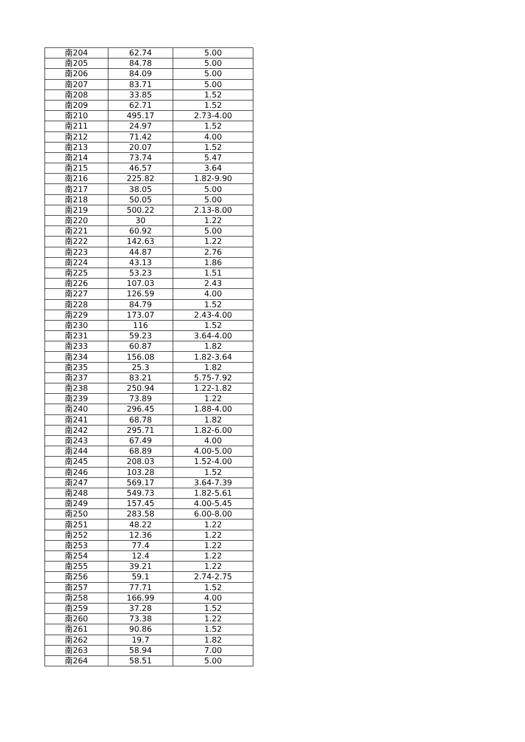| 南204 | 62.74 | 5.00 |
| 南205 | 84.78 | 5.00 |
| 南206 | 84.09 | 5.00 |
| 南207 | 83.71 | 5.00 |
| 南208 | 33.85 | 1.52 |
| 南209 | 62.71 | 1.52 |
| 南210 | 495.17 | 2.73-4.00 |
| 南211 | 24.97 | 1.52 |
| 南212 | 71.42 | 4.00 |
| 南213 | 20.07 | 1.52 |
| 南214 | 73.74 | 5.47 |
| 南215 | 46.57 | 3.64 |
| 南216 | 225.82 | 1.82-9.90 |
| 南217 | 38.05 | 5.00 |
| 南218 | 50.05 | 5.00 |
| 南219 | 500.22 | 2.13-8.00 |
| 南220 | 30 | 1.22 |
| 南221 | 60.92 | 5.00 |
| 南222 | 142.63 | 1.22 |
| 南223 | 44.87 | 2.76 |
| 南224 | 43.13 | 1.86 |
| 南225 | 53.23 | 1.51 |
| 南226 | 107.03 | 2.43 |
| 南227 | 126.59 | 4.00 |
| 南228 | 84.79 | 1.52 |
| 南229 | 173.07 | 2.43-4.00 |
| 南230 | 116 | 1.52 |
| 南231 | 59.23 | 3.64-4.00 |
| 南233 | 60.87 | 1.82 |
| 南234 | 156.08 | 1.82-3.64 |
| 南235 | 25.3 | 1.82 |
| 南237 | 83.21 | 5.75-7.92 |
| 南238 | 250.94 | 1.22-1.82 |
| 南239 | 73.89 | 1.22 |
| 南240 | 296.45 | 1.88-4.00 |
| 南241 | 68.78 | 1.82 |
| 南242 | 295.71 | 1.82-6.00 |
| 南243 | 67.49 | 4.00 |
| 南244 | 68.89 | 4.00-5.00 |
| 南245 | 208.03 | 1.52-4.00 |
| 南246 | 103.28 | 1.52 |
| 南247 | 569.17 | 3.64-7.39 |
| 南248 | 549.73 | 1.82-5.61 |
| 南249 | 157.45 | 4.00-5.45 |
| 南250 | 283.58 | 6.00-8.00 |
| 南251 | 48.22 | 1.22 |
| 南252 | 12.36 | 1.22 |
| 南253 | 77.4 | 1.22 |
| 南254 | 12.4 | 1.22 |
| 南255 | 39.21 | 1.22 |
| 南256 | 59.1 | 2.74-2.75 |
| 南257 | 77.71 | 1.52 |
| 南258 | 166.99 | 4.00 |
| 南259 | 37.28 | 1.52 |
| 南260 | 73.38 | 1.22 |
| 南261 | 90.86 | 1.52 |
| 南262 | 19.7 | 1.82 |
| 南263 | 58.94 | 7.00 |
| 南264 | 58.51 | 5.00 |